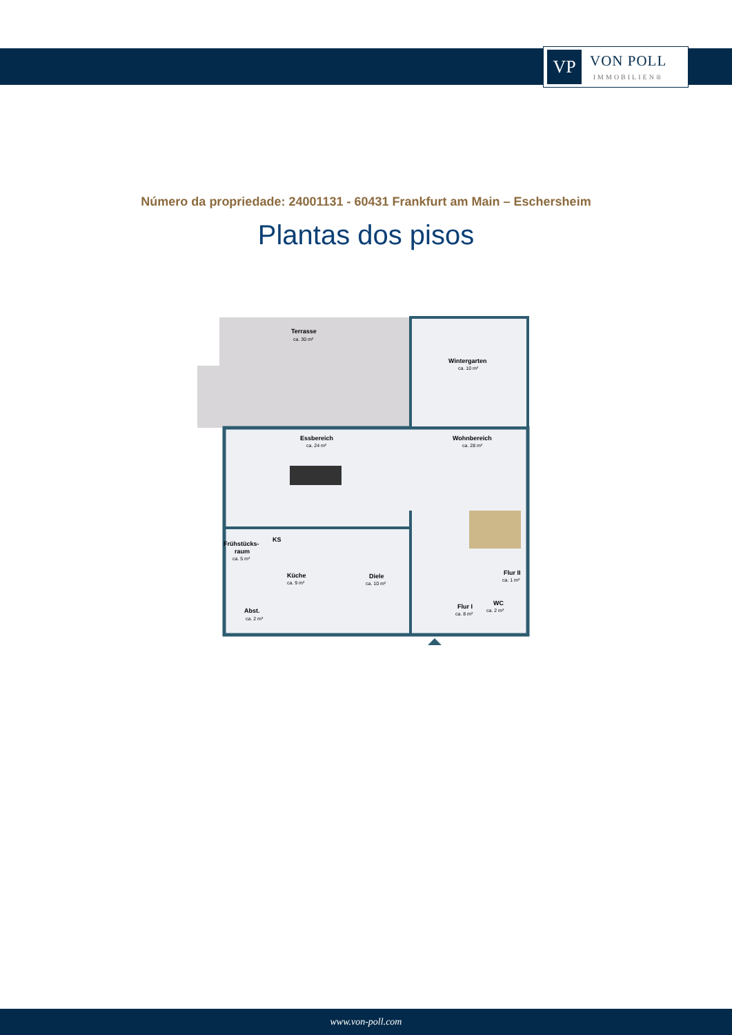VP
VON POLL
IMMOBILIEN®
Número da propriedade: 24001131 - 60431 Frankfurt am Main – Eschersheim
Plantas dos pisos
Terrasse
ca. 30 m²
Wintergarten
ca. 10 m²
Essbereich
ca. 24 m²
Wohnbereich
ca. 28 m²
Frühstücks-
raum
ca. 5 m²
Küche
ca. 9 m²
Diele
ca. 10 m²
Flur II
ca. 1 m²
Flur I
ca. 8 m²
WC
ca. 2 m²
Abst.
ca. 2 m²
KS
www.von-poll.com